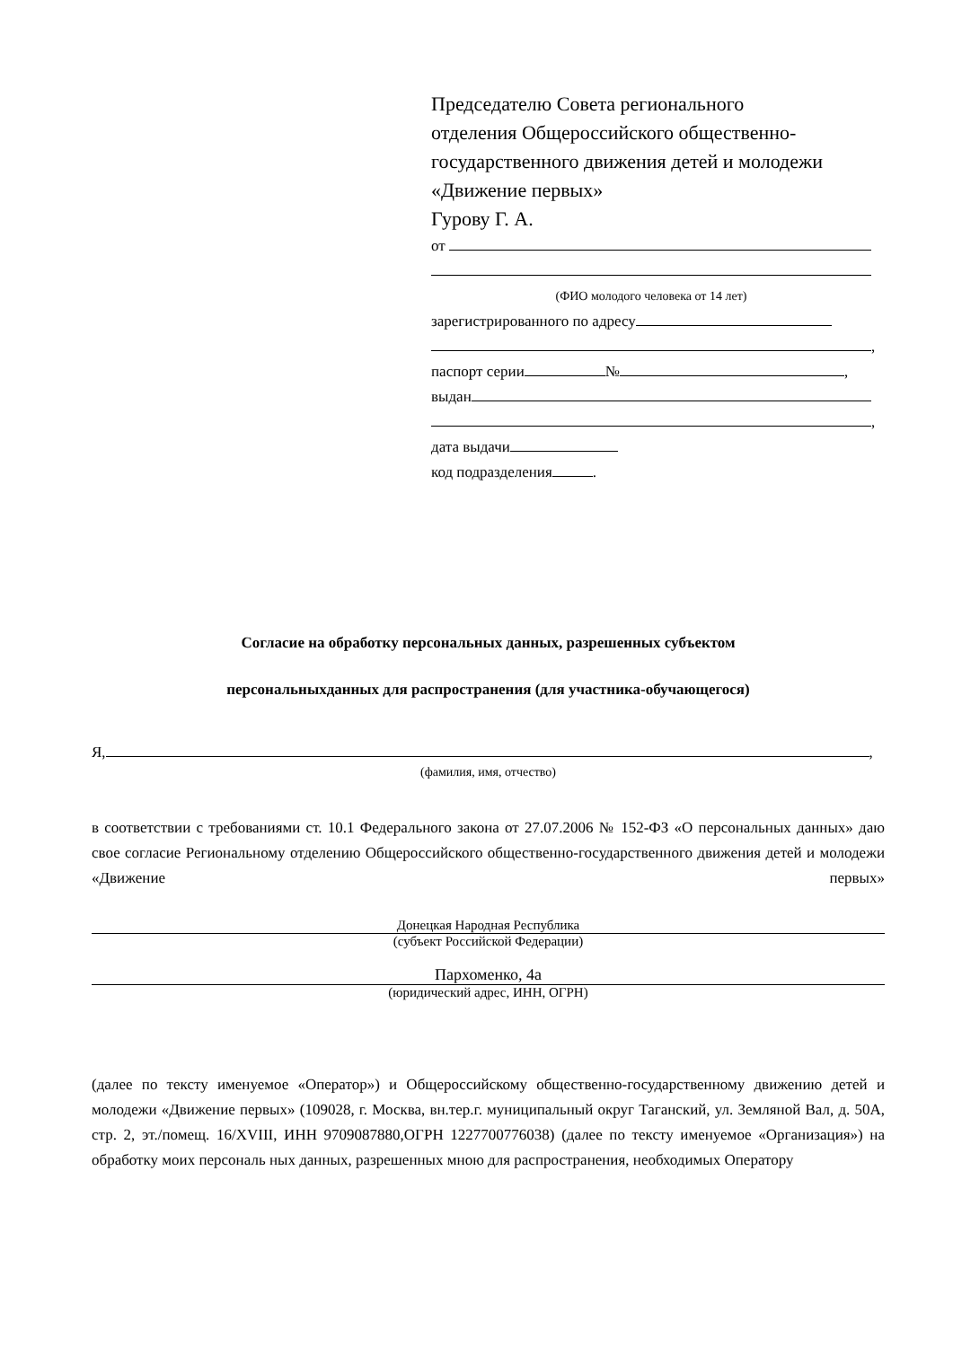Председателю Совета регионального
отделения Общероссийского общественно-
государственного движения детей и молодежи
«Движение первых»
Гурову Г. А.
от
(ФИО молодого человека от 14 лет)
зарегистрированного по адресу
,
паспорт серии № ,
выдан
,
дата выдачи
код подразделения .
Согласие на обработку персональных данных, разрешенных субъектом
персональныхданных для распространения (для участника-обучающегося)
Я, ,
(фамилия, имя, отчество)
в соответствии с требованиями ст. 10.1 Федерального закона от 27.07.2006 № 152-ФЗ «О персональных данных» даю свое согласие Региональному отделению Общероссийского общественно-государственного движения детей и молодежи «Движение первых»
Донецкая Народная Республика
(субъект Российской Федерации)
Пархоменко, 4а
(юридический адрес, ИНН, ОГРН)
(далее по тексту именуемое «Оператор») и Общероссийскому общественно-государственному движению детей и молодежи «Движение первых» (109028, г. Москва, вн.тер.г. муниципальный округ Таганский, ул. Земляной Вал, д. 50А, стр. 2, эт./помещ. 16/XVIII, ИНН 9709087880,ОГРН 1227700776038) (далее по тексту именуемое «Организация») на обработку моих персональ ных данных, разрешенных мною для распространения, необходимых Оператору